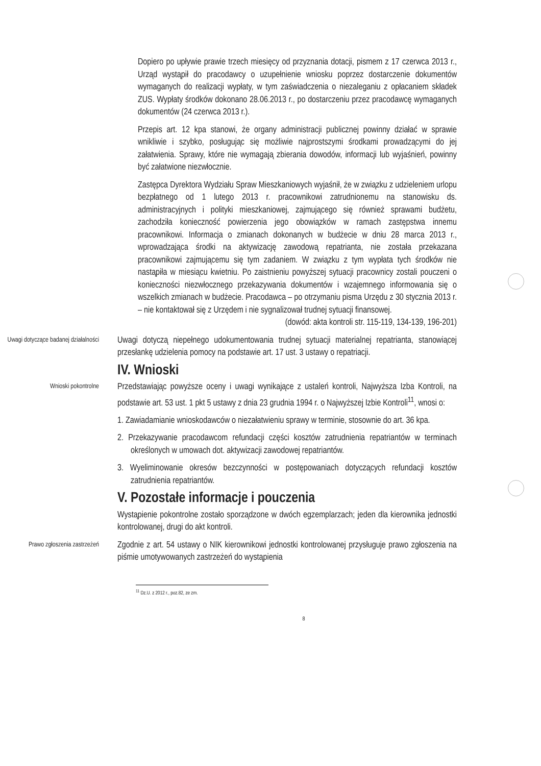Dopiero po upływie prawie trzech miesięcy od przyznania dotacji, pismem z 17 czerwca 2013 r., Urząd wystąpił do pracodawcy o uzupełnienie wniosku poprzez dostarczenie dokumentów wymaganych do realizacji wypłaty, w tym zaświadczenia o niezaleganiu z opłacaniem składek ZUS. Wypłaty środków dokonano 28.06.2013 r., po dostarczeniu przez pracodawcę wymaganych dokumentów (24 czerwca 2013 r.).
Przepis art. 12 kpa stanowi, że organy administracji publicznej powinny działać w sprawie wnikliwie i szybko, posługując się możliwie najprostszymi środkami prowadzącymi do jej załatwienia. Sprawy, które nie wymagają zbierania dowodów, informacji lub wyjaśnień, powinny być załatwione niezwłocznie.
Zastępca Dyrektora Wydziału Spraw Mieszkaniowych wyjaśnił, że w związku z udzieleniem urlopu bezpłatnego od 1 lutego 2013 r. pracownikowi zatrudnionemu na stanowisku ds. administracyjnych i polityki mieszkaniowej, zajmującego się również sprawami budżetu, zachodziła konieczność powierzenia jego obowiązków w ramach zastępstwa innemu pracownikowi. Informacja o zmianach dokonanych w budżecie w dniu 28 marca 2013 r., wprowadzająca środki na aktywizację zawodową repatrianta, nie została przekazana pracownikowi zajmującemu się tym zadaniem. W związku z tym wypłata tych środków nie nastąpiła w miesiącu kwietniu. Po zaistnieniu powyższej sytuacji pracownicy zostali pouczeni o konieczności niezwłocznego przekazywania dokumentów i wzajemnego informowania się o wszelkich zmianach w budżecie. Pracodawca – po otrzymaniu pisma Urzędu z 30 stycznia 2013 r. – nie kontaktował się z Urzędem i nie sygnalizował trudnej sytuacji finansowej.
(dowód: akta kontroli str. 115-119, 134-139, 196-201)
Uwagi dotyczące badanej działalności
Uwagi dotyczą niepełnego udokumentowania trudnej sytuacji materialnej repatrianta, stanowiącej przesłankę udzielenia pomocy na podstawie art. 17 ust. 3 ustawy o repatriacji.
IV. Wnioski
Wnioski pokontrolne
Przedstawiając powyższe oceny i uwagi wynikające z ustaleń kontroli, Najwyższa Izba Kontroli, na podstawie art. 53 ust. 1 pkt 5 ustawy z dnia 23 grudnia 1994 r. o Najwyższej Izbie Kontroli<sup>11</sup>, wnosi o:
1. Zawiadamianie wnioskodawców o niezałatwieniu sprawy w terminie, stosownie do art. 36 kpa.
2. Przekazywanie pracodawcom refundacji części kosztów zatrudnienia repatriantów w terminach określonych w umowach dot. aktywizacji zawodowej repatriantów.
3. Wyeliminowanie okresów bezczynności w postępowaniach dotyczących refundacji kosztów zatrudnienia repatriantów.
V. Pozostałe informacje i pouczenia
Wystąpienie pokontrolne zostało sporządzone w dwóch egzemplarzach; jeden dla kierownika jednostki kontrolowanej, drugi do akt kontroli.
Prawo zgłoszenia zastrzeżeń
Zgodnie z art. 54 ustawy o NIK kierownikowi jednostki kontrolowanej przysługuje prawo zgłoszenia na piśmie umotywowanych zastrzeżeń do wystąpienia
<sup>11</sup> Dz.U. z 2012 r., poz.82, ze zm.
8